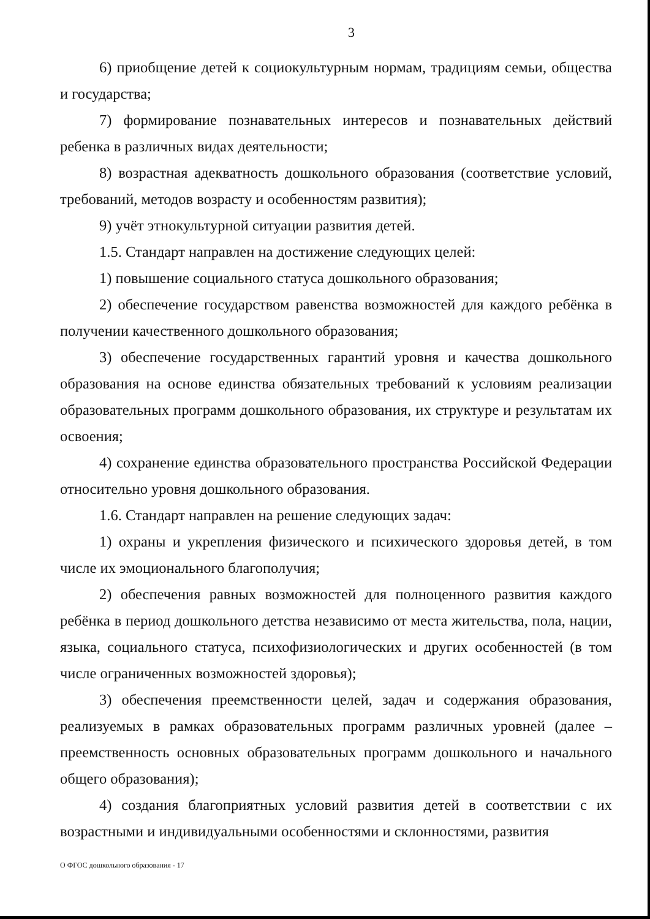3
6) приобщение детей к социокультурным нормам, традициям семьи, общества и государства;
7) формирование познавательных интересов и познавательных действий ребенка в различных видах деятельности;
8) возрастная адекватность дошкольного образования (соответствие условий, требований, методов возрасту и особенностям развития);
9) учёт этнокультурной ситуации развития детей.
1.5. Стандарт направлен на достижение следующих целей:
1) повышение социального статуса дошкольного образования;
2) обеспечение государством равенства возможностей для каждого ребёнка в получении качественного дошкольного образования;
3) обеспечение государственных гарантий уровня и качества дошкольного образования на основе единства обязательных требований к условиям реализации образовательных программ дошкольного образования, их структуре и результатам их освоения;
4) сохранение единства образовательного пространства Российской Федерации относительно уровня дошкольного образования.
1.6. Стандарт направлен на решение следующих задач:
1) охраны и укрепления физического и психического здоровья детей, в том числе их эмоционального благополучия;
2) обеспечения равных возможностей для полноценного развития каждого ребёнка в период дошкольного детства независимо от места жительства, пола, нации, языка, социального статуса, психофизиологических и других особенностей (в том числе ограниченных возможностей здоровья);
3) обеспечения преемственности целей, задач и содержания образования, реализуемых в рамках образовательных программ различных уровней (далее – преемственность основных образовательных программ дошкольного и начального общего образования);
4) создания благоприятных условий развития детей в соответствии с их возрастными и индивидуальными особенностями и склонностями, развития
О ФГОС дошкольного образования - 17